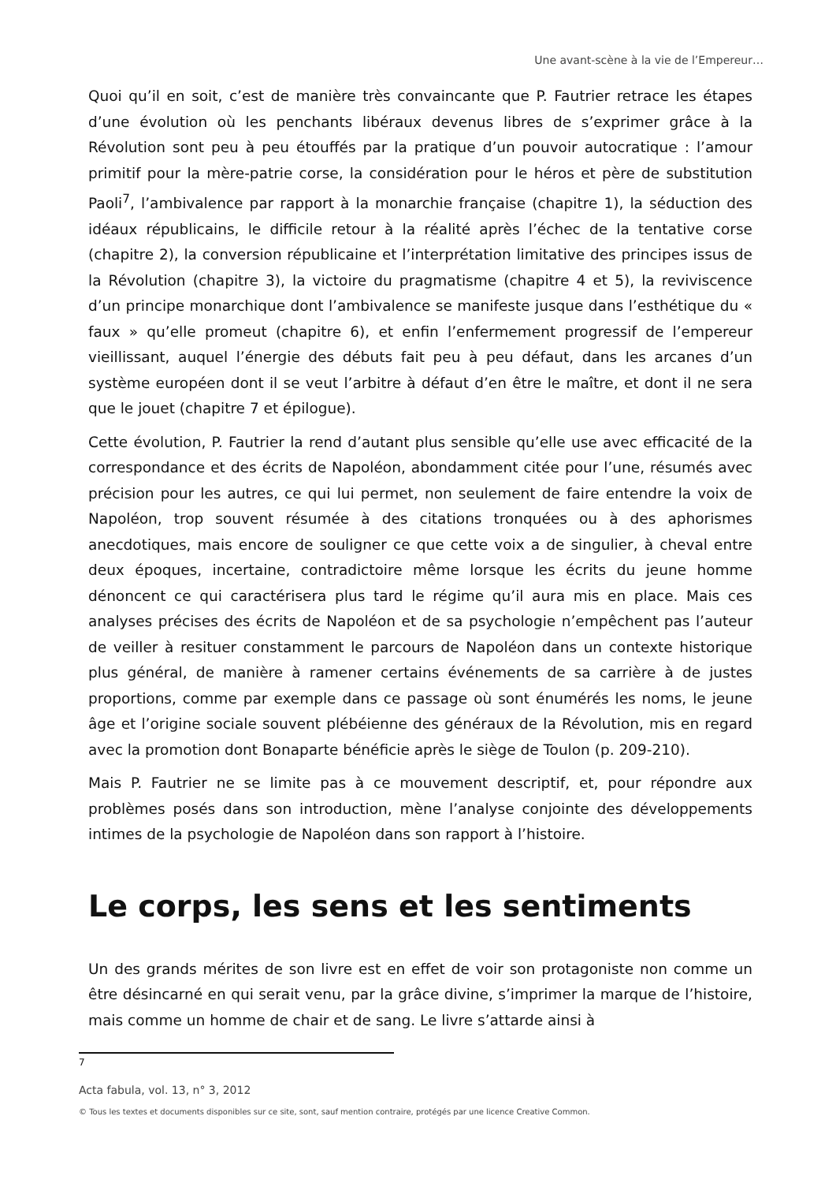Une avant-scène à la vie de l’Empereur…
Quoi qu’il en soit, c’est de manière très convaincante que P. Fautrier retrace les étapes d’une évolution où les penchants libéraux devenus libres de s’exprimer grâce à la Révolution sont peu à peu étouffés par la pratique d’un pouvoir autocratique : l’amour primitif pour la mère-patrie corse, la considération pour le héros et père de substitution Paoli<sup>7</sup>, l’ambivalence par rapport à la monarchie française (chapitre 1), la séduction des idéaux républicains, le difficile retour à la réalité après l’échec de la tentative corse (chapitre 2), la conversion républicaine et l’interprétation limitative des principes issus de la Révolution (chapitre 3), la victoire du pragmatisme (chapitre 4 et 5), la reviviscence d’un principe monarchique dont l’ambivalence se manifeste jusque dans l’esthétique du « faux » qu’elle promeut (chapitre 6), et enfin l’enfermement progressif de l’empereur vieillissant, auquel l’énergie des débuts fait peu à peu défaut, dans les arcanes d’un système européen dont il se veut l’arbitre à défaut d’en être le maître, et dont il ne sera que le jouet (chapitre 7 et épilogue).
Cette évolution, P. Fautrier la rend d’autant plus sensible qu’elle use avec efficacité de la correspondance et des écrits de Napoléon, abondamment citée pour l’une, résumés avec précision pour les autres, ce qui lui permet, non seulement de faire entendre la voix de Napoléon, trop souvent résumée à des citations tronquées ou à des aphorismes anecdotiques, mais encore de souligner ce que cette voix a de singulier, à cheval entre deux époques, incertaine, contradictoire même lorsque les écrits du jeune homme dénoncent ce qui caractérisera plus tard le régime qu’il aura mis en place. Mais ces analyses précises des écrits de Napoléon et de sa psychologie n’empêchent pas l’auteur de veiller à resituer constamment le parcours de Napoléon dans un contexte historique plus général, de manière à ramener certains événements de sa carrière à de justes proportions, comme par exemple dans ce passage où sont énumérés les noms, le jeune âge et l’origine sociale souvent plébéienne des généraux de la Révolution, mis en regard avec la promotion dont Bonaparte bénéficie après le siège de Toulon (p. 209-210).
Mais P. Fautrier ne se limite pas à ce mouvement descriptif, et, pour répondre aux problèmes posés dans son introduction, mène l’analyse conjointe des développements intimes de la psychologie de Napoléon dans son rapport à l’histoire.
Le corps, les sens et les sentiments
Un des grands mérites de son livre est en effet de voir son protagoniste non comme un être désincarné en qui serait venu, par la grâce divine, s’imprimer la marque de l’histoire, mais comme un homme de chair et de sang. Le livre s’attarde ainsi à
7
Acta fabula, vol. 13, n° 3, 2012
© Tous les textes et documents disponibles sur ce site, sont, sauf mention contraire, protégés par une licence Creative Common.